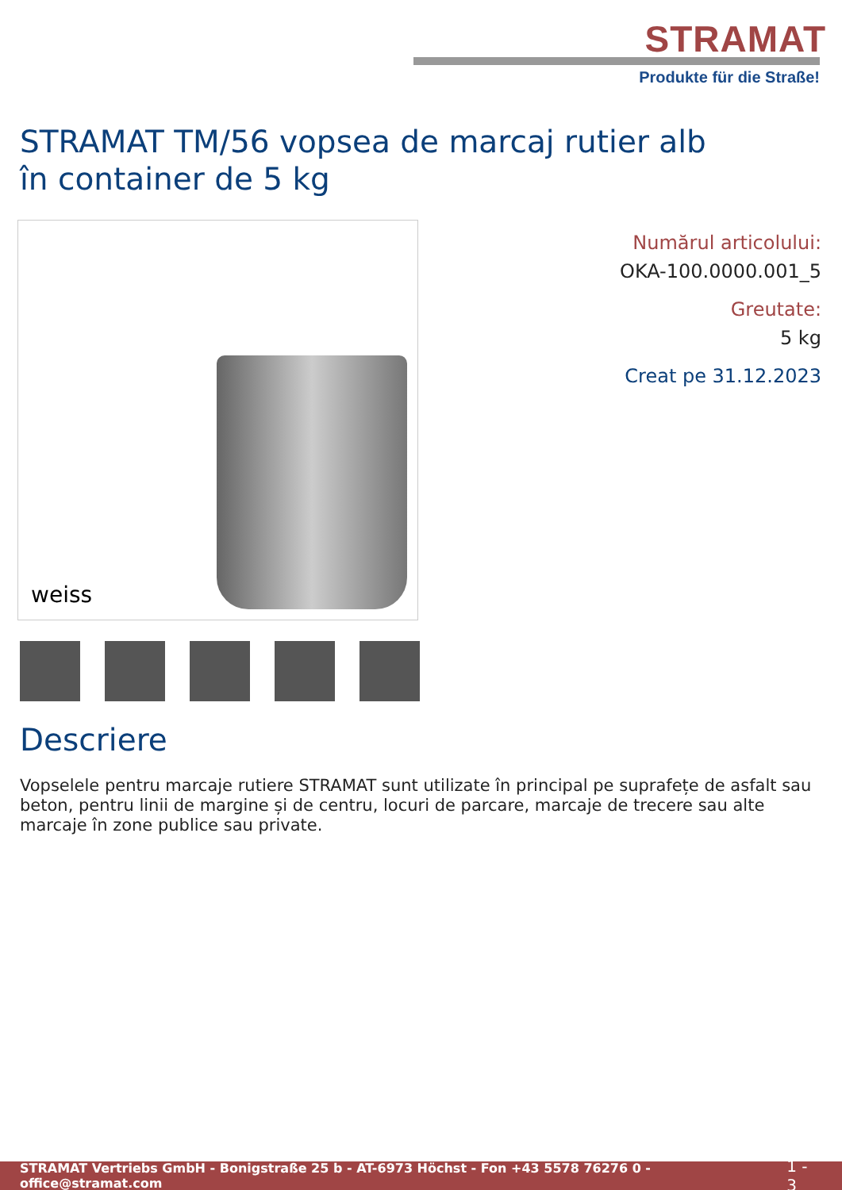STRAMAT
Produkte für die Straße!
STRAMAT TM/56 vopsea de marcaj rutier alb în container de 5 kg
weiss
Numărul articolului:
OKA-100.0000.001_5
Greutate:
5 kg
Creat pe 31.12.2023
Descriere
Vopselele pentru marcaje rutiere STRAMAT sunt utilizate în principal pe suprafețe de asfalt sau beton, pentru linii de margine și de centru, locuri de parcare, marcaje de trecere sau alte marcaje în zone publice sau private.
STRAMAT Vertriebs GmbH - Bonigstraße 25 b - AT-6973 Höchst - Fon +43 5578 76276 0 - office@stramat.com 1 - 3